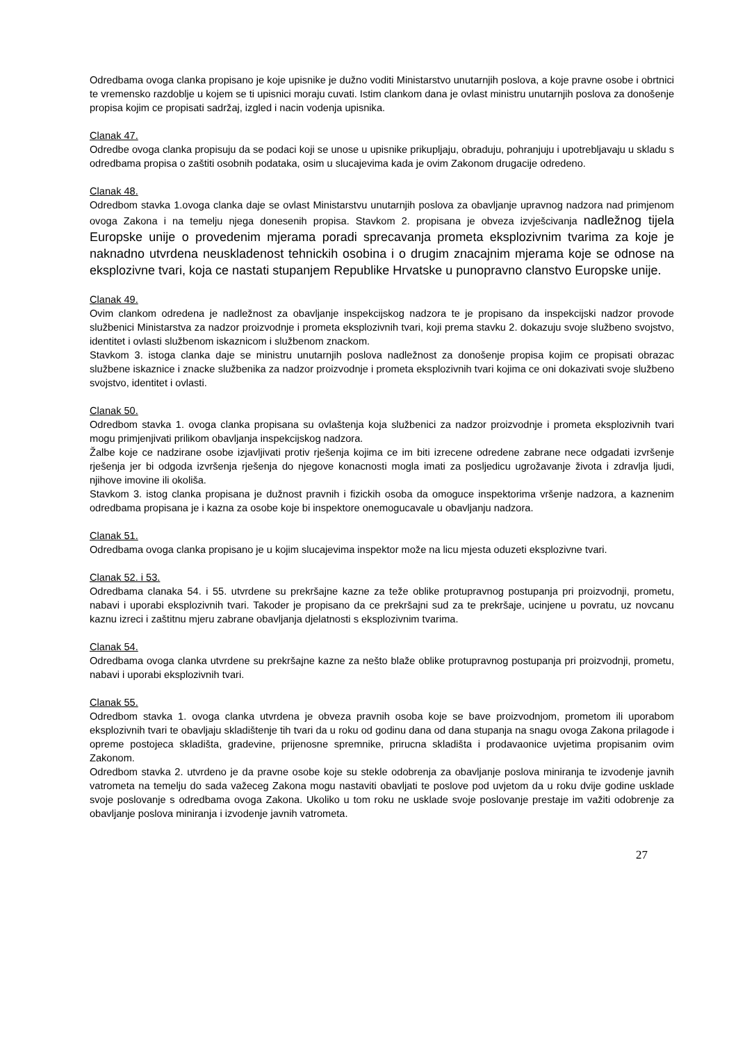Odredbama ovoga clanka propisano je koje upisnike je dužno voditi Ministarstvo unutarnjih poslova, a koje pravne osobe i obrtnici te vremensko razdoblje u kojem se ti upisnici moraju cuvati. Istim clankom dana je ovlast ministru unutarnjih poslova za donošenje propisa kojim ce propisati sadržaj, izgled i nacin vodenja upisnika.
Clanak 47.
Odredbe ovoga clanka propisuju da se podaci koji se unose u upisnike prikupljaju, obraduju, pohranjuju i upotrebljavaju u skladu s odredbama propisa o zaštiti osobnih podataka, osim u slucajevima kada je ovim Zakonom drugacije odredeno.
Clanak 48.
Odredbom stavka 1.ovoga clanka daje se ovlast Ministarstvu unutarnjih poslova za obavljanje upravnog nadzora nad primjenom ovoga Zakona i na temelju njega donesenih propisa. Stavkom 2. propisana je obveza izvješcivanja nadležnog tijela Europske unije o provedenim mjerama poradi sprecavanja prometa eksplozivnim tvarima za koje je naknadno utvrdena neuskladenost tehnickih osobina i o drugim znacajnim mjerama koje se odnose na eksplozivne tvari, koja ce nastati stupanjem Republike Hrvatske u punopravno clanstvo Europske unije.
Clanak 49.
Ovim clankom odredena je nadležnost za obavljanje inspekcijskog nadzora te je propisano da inspekcijski nadzor provode službenici Ministarstva za nadzor proizvodnje i prometa eksplozivnih tvari, koji prema stavku 2. dokazuju svoje službeno svojstvo, identitet i ovlasti službenom iskaznicom i službenom znackom.
Stavkom 3. istoga clanka daje se ministru unutarnjih poslova nadležnost za donošenje propisa kojim ce propisati obrazac službene iskaznice i znacke službenika za nadzor proizvodnje i prometa eksplozivnih tvari kojima ce oni dokazivati svoje službeno svojstvo, identitet i ovlasti.
Clanak 50.
Odredbom stavka 1. ovoga clanka propisana su ovlaštenja koja službenici za nadzor proizvodnje i prometa eksplozivnih tvari mogu primjenjivati prilikom obavljanja inspekcijskog nadzora.
Žalbe koje ce nadzirane osobe izjavljivati protiv rješenja kojima ce im biti izrecene odredene zabrane nece odgadati izvršenje rješenja jer bi odgoda izvršenja rješenja do njegove konacnosti mogla imati za posljedicu ugrožavanje života i zdravlja ljudi, njihove imovine ili okoliša.
Stavkom 3. istog clanka propisana je dužnost pravnih i fizickih osoba da omoguce inspektorima vršenje nadzora, a kaznenim odredbama propisana je i kazna za osobe koje bi inspektore onemogucavale u obavljanju nadzora.
Clanak 51.
Odredbama ovoga clanka propisano je u kojim slucajevima inspektor može na licu mjesta oduzeti eksplozivne tvari.
Clanak 52. i 53.
Odredbama clanaka 54. i 55. utvrdene su prekršajne kazne za teže oblike protupravnog postupanja pri proizvodnji, prometu, nabavi i uporabi eksplozivnih tvari. Takoder je propisano da ce prekršajni sud za te prekršaje, ucinjene u povratu, uz novcanu kaznu izreci i zaštitnu mjeru zabrane obavljanja djelatnosti s eksplozivnim tvarima.
Clanak 54.
Odredbama ovoga clanka utvrdene su prekršajne kazne za nešto blaže oblike protupravnog postupanja pri proizvodnji, prometu, nabavi i uporabi eksplozivnih tvari.
Clanak 55.
Odredbom stavka 1. ovoga clanka utvrdena je obveza pravnih osoba koje se bave proizvodnjom, prometom ili uporabom eksplozivnih tvari te obavljaju skladištenje tih tvari da u roku od godinu dana od dana stupanja na snagu ovoga Zakona prilagode i opreme postojeca skladišta, gradevine, prijenosne spremnike, prirucna skladišta i prodavaonice uvjetima propisanim ovim Zakonom.
Odredbom stavka 2. utvrdeno je da pravne osobe koje su stekle odobrenja za obavljanje poslova miniranja te izvodenje javnih vatrometa na temelju do sada važeceg Zakona mogu nastaviti obavljati te poslove pod uvjetom da u roku dvije godine usklade svoje poslovanje s odredbama ovoga Zakona. Ukoliko u tom roku ne usklade svoje poslovanje prestaje im važiti odobrenje za obavljanje poslova miniranja i izvodenje javnih vatrometa.
27